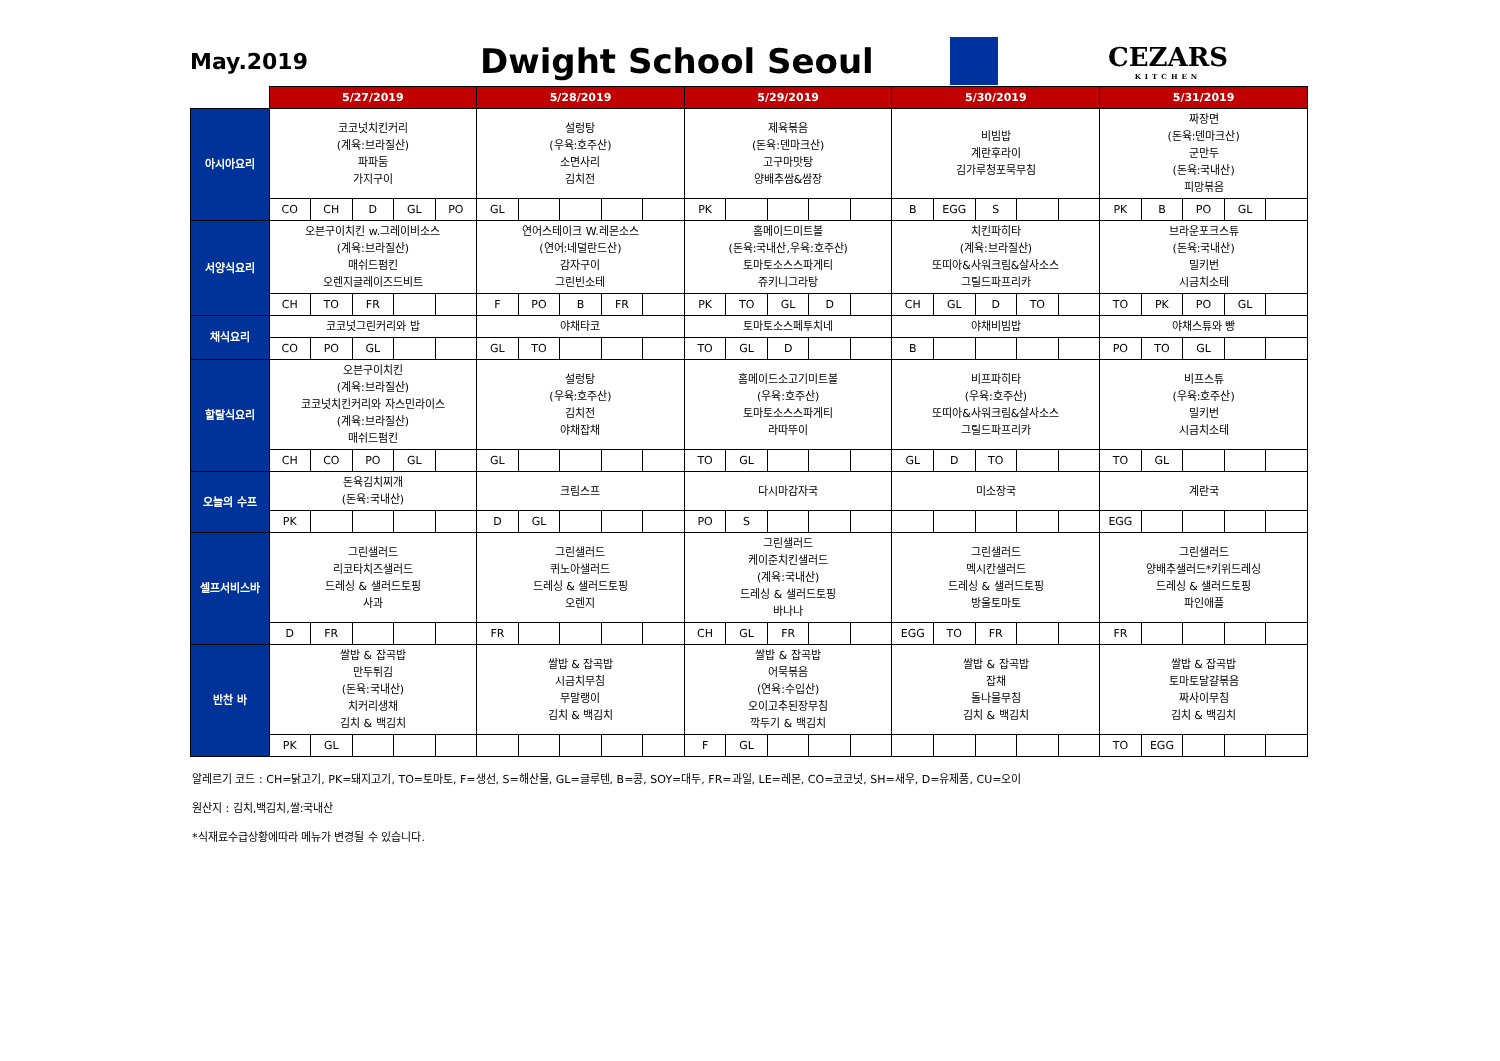May.2019
Dwight School Seoul
CEZARS
KITCHEN
| | 5/27/2019 | | | | | 5/28/2019 | | | | | 5/29/2019 | | | | | 5/30/2019 | | | | | 5/31/2019 | | | | |
| --- | --- | --- | --- | --- | --- | --- | --- | --- | --- | --- | --- | --- | --- | --- | --- | --- | --- | --- | --- | --- | --- | --- | --- | --- | --- |
| 아시아요리 | 코코넛치킨커리 (계육:브라질산) 파파둠 가지구이 | | | | | 설렁탕 (우육:호주산) 소면사리 김치전 | | | | | 제육볶음 (돈육:덴마크산) 고구마맛탕 양배추쌈&쌈장 | | | | | 비빔밥 계란후라이 김가루청포묵무침 | | | | | 짜장면 (돈육:덴마크산) 군만두 (돈육:국내산) 피망볶음 | | | | |
| | CO | CH | D | GL | PO | GL | | | | | PK | | | | | B | EGG | S | | | PK | B | PO | GL | |
| 서양식요리 | 오븐구이치킨 w.그레이비소스 (계육:브라질산) 매쉬드펌킨 오렌지글레이즈드비트 | | | | | 연어스테이크 W.레몬소스 (연어:네덜란드산) 감자구이 그린빈소테 | | | | | 홈메이드미트볼 (돈육:국내산,우육:호주산) 토마토소스스파게티 쥬키니그라탕 | | | | | 치킨파히타 (계육:브라질산) 또띠아&사워크림&살사소스 그릴드파프리카 | | | | | 브라운포크스튜 (돈육:국내산) 밀키번 시금치소테 | | | | |
| | CH | TO | FR | | | F | PO | B | FR | | PK | TO | GL | D | | CH | GL | D | TO | | TO | PK | PO | GL | |
| 채식요리 | 코코넛그린커리와 밥 | | | | | 야채타코 | | | | | 토마토소스페투치네 | | | | | 야채비빔밥 | | | | | 야채스튜와 빵 | | | | |
| | CO | PO | GL | | | GL | TO | | | | TO | GL | D | | | B | | | | | PO | TO | GL | | |
| 할랄식요리 | 오븐구이치킨 (계육:브라질산) 코코넛치킨커리와 자스민라이스 (계육:브라질산) 매쉬드펌킨 | | | | | 설렁탕 (우육:호주산) 김치전 야채잡채 | | | | | 홈메이드소고기미트볼 (우육:호주산) 토마토소스스파게티 라따뚜이 | | | | | 비프파히타 (우육:호주산) 또띠아&사워크림&살사소스 그릴드파프리카 | | | | | 비프스튜 (우육:호주산) 밀키번 시금치소테 | | | | |
| | CH | CO | PO | GL | | GL | | | | | TO | GL | | | | GL | D | TO | | | TO | GL | | | |
| 오늘의 수프 | 돈육김치찌개 (돈육:국내산) | | | | | 크림스프 | | | | | 다시마감자국 | | | | | 미소장국 | | | | | 계란국 | | | | |
| | PK | | | | | D | GL | | | | PO | S | | | | | | | | | EGG | | | | |
| 셀프서비스바 | 그린샐러드 리코타치즈샐러드 드레싱 & 샐러드토핑 사과 | | | | | 그린샐러드 퀴노아샐러드 드레싱 & 샐러드토핑 오렌지 | | | | | 그린샐러드 케이준치킨샐러드 (계육:국내산) 드레싱 & 샐러드토핑 바나나 | | | | | 그린샐러드 멕시칸샐러드 드레싱 & 샐러드토핑 방울토마토 | | | | | 그린샐러드 양배추샐러드*키위드레싱 드레싱 & 샐러드토핑 파인애플 | | | | |
| | D | FR | | | | FR | | | | | CH | GL | FR | | | EGG | TO | FR | | | FR | | | | |
| 반찬 바 | 쌀밥 & 잡곡밥 만두튀김 (돈육:국내산) 치커리생채 김치 & 백김치 | | | | | 쌀밥 & 잡곡밥 시금치무침 무말랭이 김치 & 백김치 | | | | | 쌀밥 & 잡곡밥 어묵볶음 (연육:수입산) 오이고추된장무침 깍두기 & 백김치 | | | | | 쌀밥 & 잡곡밥 잡채 돌나물무침 김치 & 백김치 | | | | | 쌀밥 & 잡곡밥 토마토달걀볶음 짜사이무침 김치 & 백김치 | | | | |
| | PK | GL | | | | | | | | | F | GL | | | | | | | | | TO | EGG | | | |
알레르기 코드 : CH=닭고기, PK=돼지고기, TO=토마토, F=생선, S=해산물, GL=글루텐, B=콩, SOY=대두, FR=과일, LE=레몬, CO=코코넛, SH=새우, D=유제품, CU=오이
원산지 : 김치,백김치,쌀:국내산
*식재료수급상황에따라 메뉴가 변경될 수 있습니다.